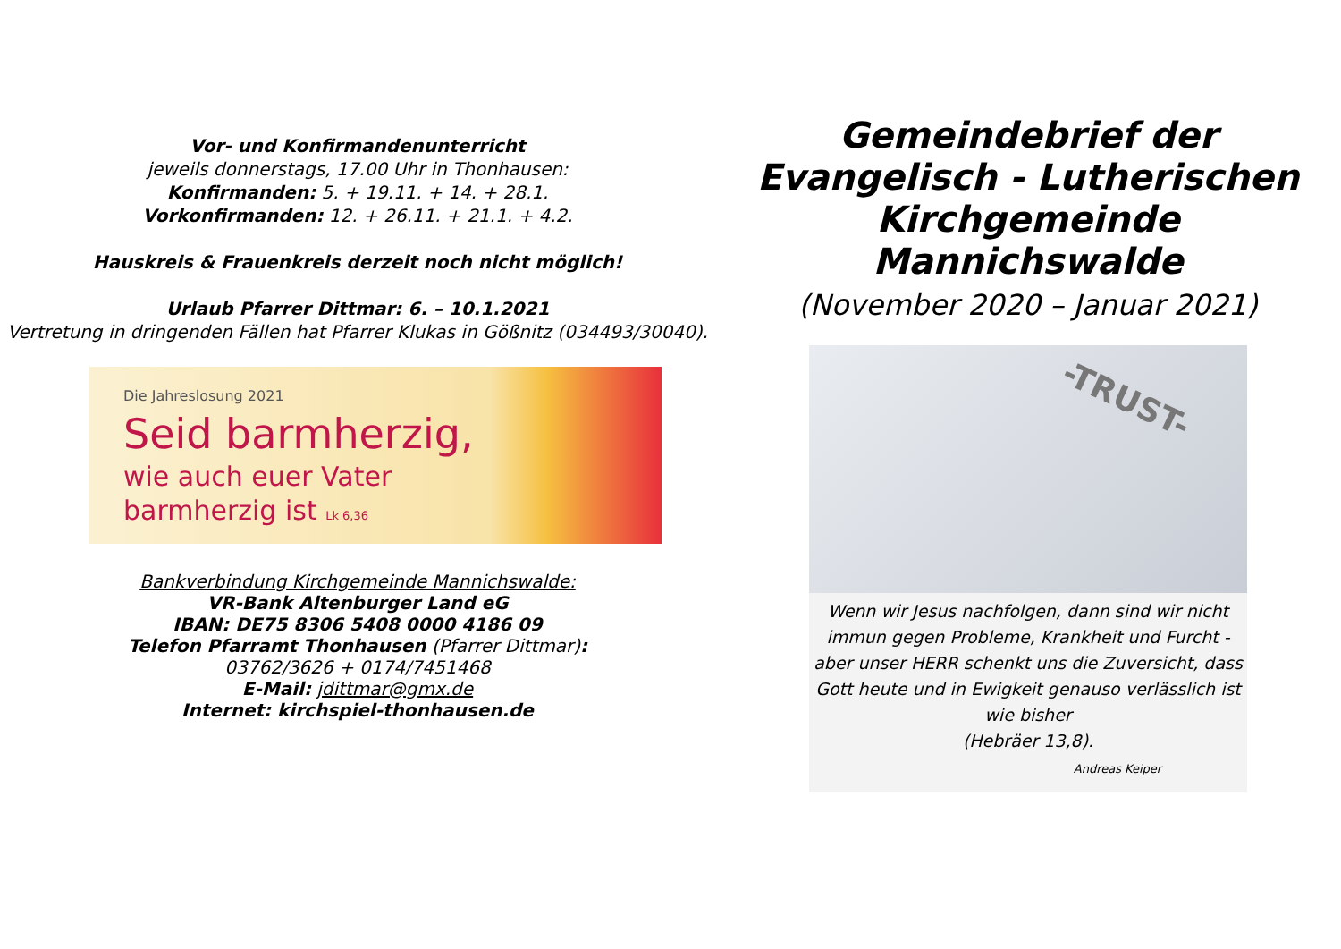Vor- und Konfirmandenunterricht
jeweils donnerstags, 17.00 Uhr in Thonhausen:
Konfirmanden: 5. + 19.11. + 14. + 28.1.
Vorkonfirmanden: 12. + 26.11. + 21.1. + 4.2.
Hauskreis & Frauenkreis derzeit noch nicht möglich!
Urlaub Pfarrer Dittmar: 6. – 10.1.2021
Vertretung in dringenden Fällen hat Pfarrer Klukas in Gößnitz (034493/30040).
Die Jahreslosung 2021
Seid barmherzig,
wie auch euer Vater
barmherzig ist Lk 6,36
Bankverbindung Kirchgemeinde Mannichswalde:
VR-Bank Altenburger Land eG
IBAN: DE75 8306 5408 0000 4186 09
Telefon Pfarramt Thonhausen (Pfarrer Dittmar):
03762/3626 + 0174/7451468
E-Mail: jdittmar@gmx.de
Internet: kirchspiel-thonhausen.de
Gemeindebrief der
Evangelisch - Lutherischen
Kirchgemeinde
Mannichswalde
(November 2020 – Januar 2021)
-TRUST-
Wenn wir Jesus nachfolgen, dann sind wir nicht immun gegen Probleme, Krankheit und Furcht - aber unser HERR schenkt uns die Zuversicht, dass Gott heute und in Ewigkeit genauso verlässlich ist wie bisher
(Hebräer 13,8).
Andreas Keiper